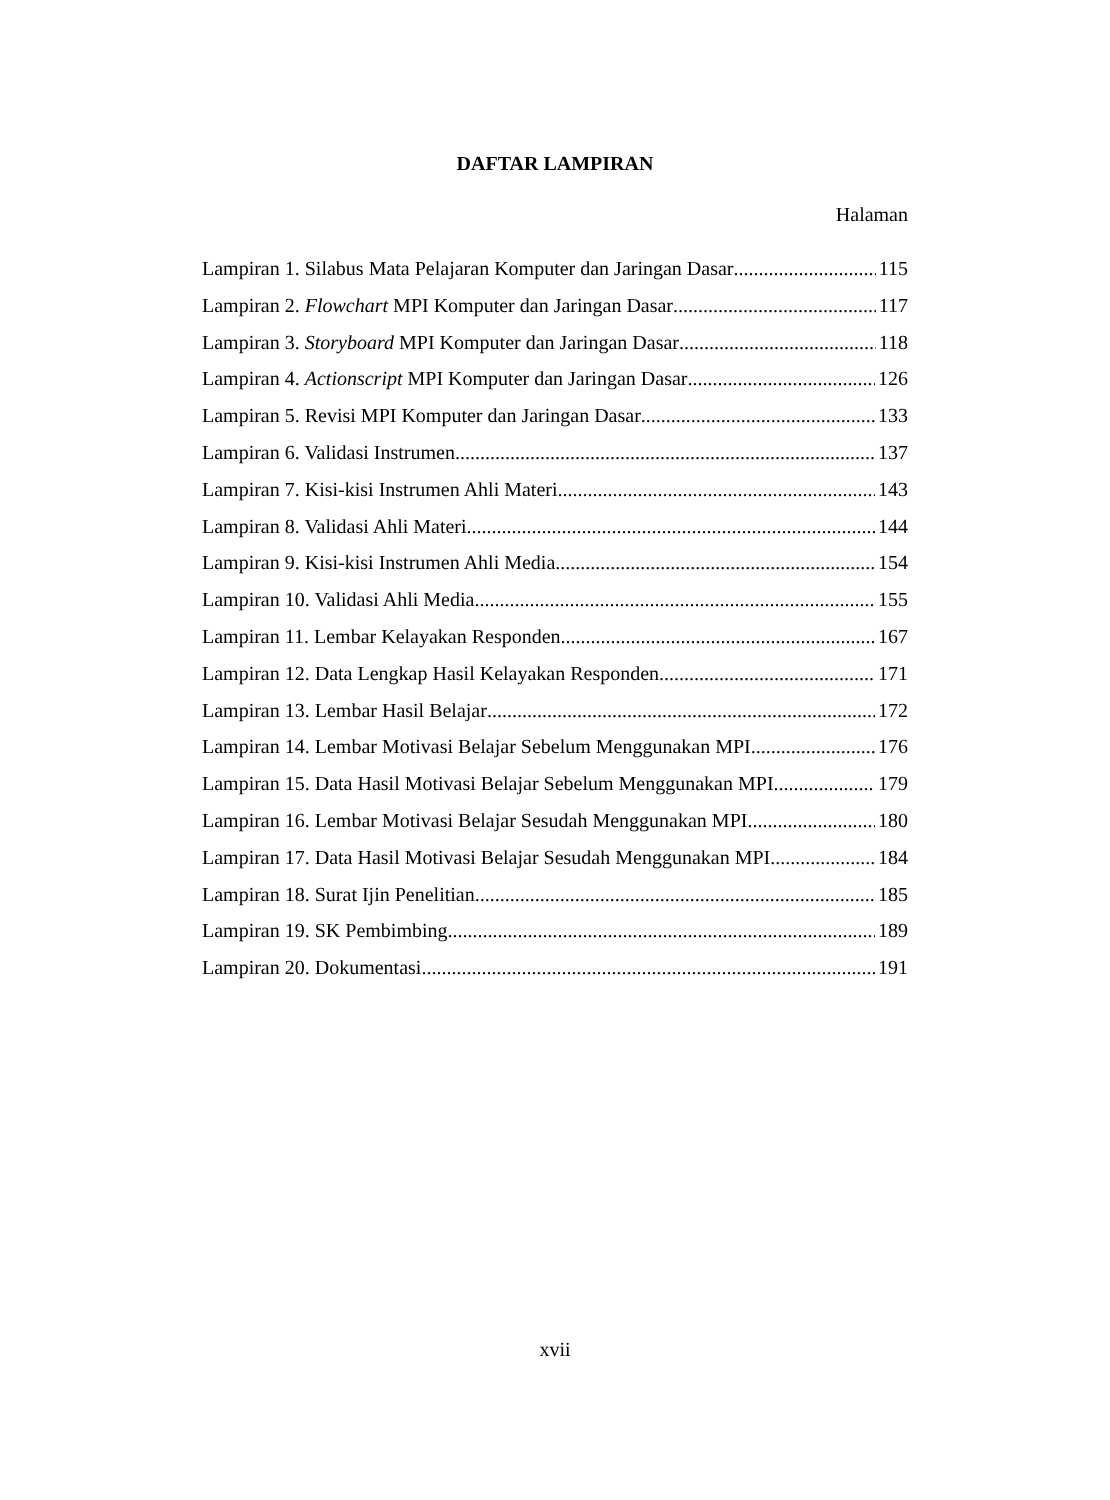DAFTAR LAMPIRAN
Halaman
Lampiran 1. Silabus Mata Pelajaran Komputer dan Jaringan Dasar 115
Lampiran 2. Flowchart MPI Komputer dan Jaringan Dasar 117
Lampiran 3. Storyboard MPI Komputer dan Jaringan Dasar 118
Lampiran 4. Actionscript MPI Komputer dan Jaringan Dasar 126
Lampiran 5. Revisi MPI Komputer dan Jaringan Dasar 133
Lampiran 6. Validasi Instrumen 137
Lampiran 7. Kisi-kisi Instrumen Ahli Materi 143
Lampiran 8. Validasi Ahli Materi 144
Lampiran 9. Kisi-kisi Instrumen Ahli Media 154
Lampiran 10. Validasi Ahli Media 155
Lampiran 11. Lembar Kelayakan Responden 167
Lampiran 12. Data Lengkap Hasil Kelayakan Responden 171
Lampiran 13. Lembar Hasil Belajar 172
Lampiran 14. Lembar Motivasi Belajar Sebelum Menggunakan MPI 176
Lampiran 15. Data Hasil Motivasi Belajar Sebelum Menggunakan MPI 179
Lampiran 16. Lembar Motivasi Belajar Sesudah Menggunakan MPI 180
Lampiran 17. Data Hasil Motivasi Belajar Sesudah Menggunakan MPI 184
Lampiran 18. Surat Ijin Penelitian 185
Lampiran 19. SK Pembimbing 189
Lampiran 20. Dokumentasi 191
xvii